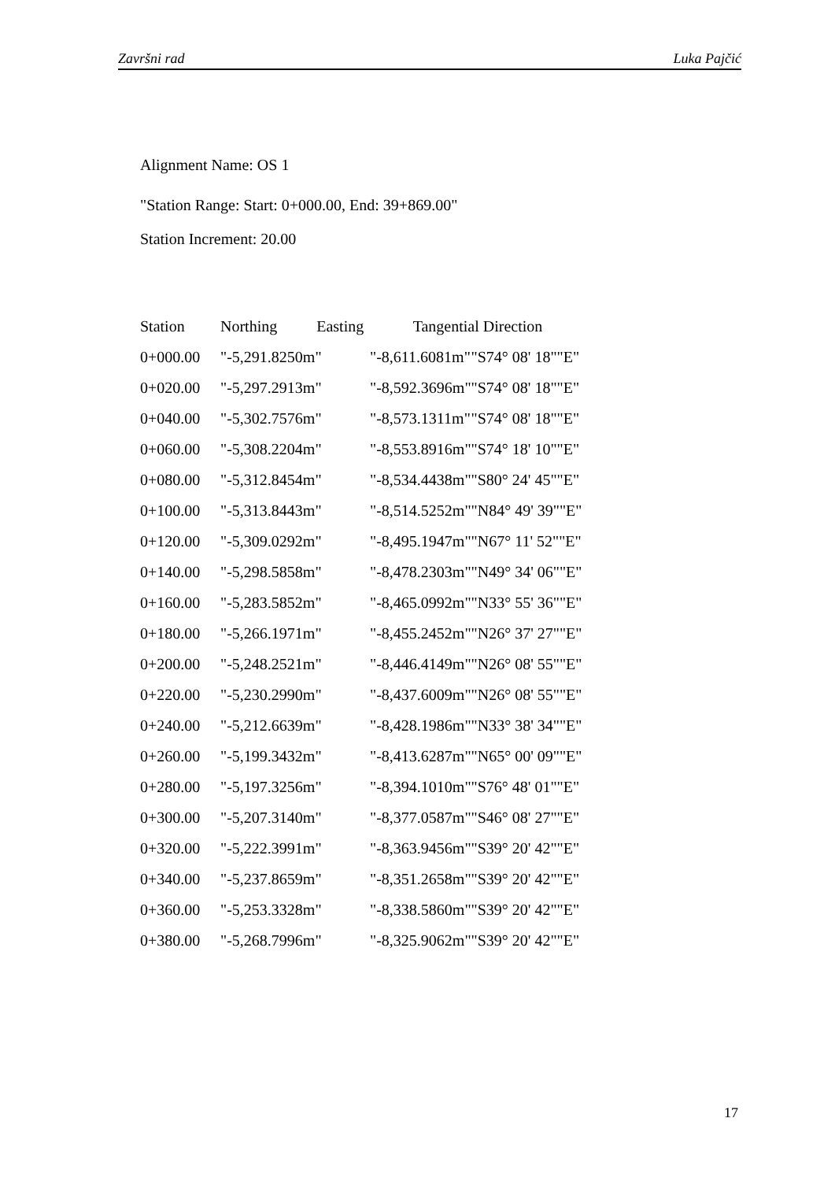Završni rad Luka Pajčić
Alignment Name: OS 1
"Station Range: Start: 0+000.00, End: 39+869.00"
Station Increment: 20.00
| Station | Northing Easting | Tangential Direction | |
| --- | --- | --- | --- |
| 0+000.00 | "-5,291.8250m" | "-8,611.6081m" | "S74° 08' 18""E" |
| 0+020.00 | "-5,297.2913m" | "-8,592.3696m" | "S74° 08' 18""E" |
| 0+040.00 | "-5,302.7576m" | "-8,573.1311m" | "S74° 08' 18""E" |
| 0+060.00 | "-5,308.2204m" | "-8,553.8916m" | "S74° 18' 10""E" |
| 0+080.00 | "-5,312.8454m" | "-8,534.4438m" | "S80° 24' 45""E" |
| 0+100.00 | "-5,313.8443m" | "-8,514.5252m" | "N84° 49' 39""E" |
| 0+120.00 | "-5,309.0292m" | "-8,495.1947m" | "N67° 11' 52""E" |
| 0+140.00 | "-5,298.5858m" | "-8,478.2303m" | "N49° 34' 06""E" |
| 0+160.00 | "-5,283.5852m" | "-8,465.0992m" | "N33° 55' 36""E" |
| 0+180.00 | "-5,266.1971m" | "-8,455.2452m" | "N26° 37' 27""E" |
| 0+200.00 | "-5,248.2521m" | "-8,446.4149m" | "N26° 08' 55""E" |
| 0+220.00 | "-5,230.2990m" | "-8,437.6009m" | "N26° 08' 55""E" |
| 0+240.00 | "-5,212.6639m" | "-8,428.1986m" | "N33° 38' 34""E" |
| 0+260.00 | "-5,199.3432m" | "-8,413.6287m" | "N65° 00' 09""E" |
| 0+280.00 | "-5,197.3256m" | "-8,394.1010m" | "S76° 48' 01""E" |
| 0+300.00 | "-5,207.3140m" | "-8,377.0587m" | "S46° 08' 27""E" |
| 0+320.00 | "-5,222.3991m" | "-8,363.9456m" | "S39° 20' 42""E" |
| 0+340.00 | "-5,237.8659m" | "-8,351.2658m" | "S39° 20' 42""E" |
| 0+360.00 | "-5,253.3328m" | "-8,338.5860m" | "S39° 20' 42""E" |
| 0+380.00 | "-5,268.7996m" | "-8,325.9062m" | "S39° 20' 42""E" |
17